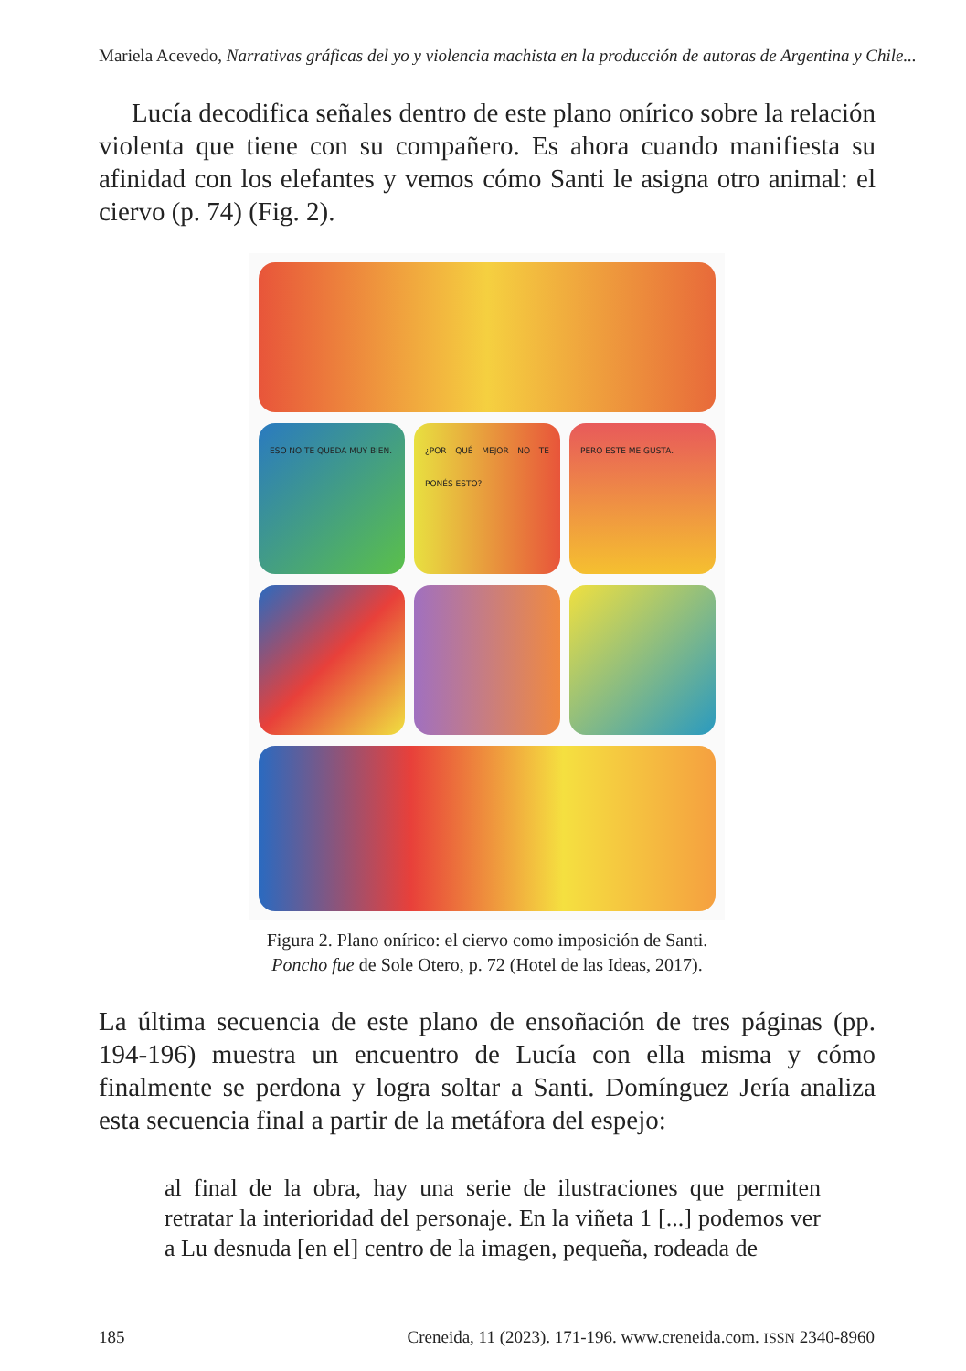Mariela Acevedo, Narrativas gráficas del yo y violencia machista en la producción de autoras de Argentina y Chile...
Lucía decodifica señales dentro de este plano onírico sobre la relación violenta que tiene con su compañero. Es ahora cuando manifiesta su afinidad con los elefantes y vemos cómo Santi le asigna otro animal: el ciervo (p. 74) (Fig. 2).
ESO NO TE QUEDA MUY BIEN. ¿POR QUÉ MEJOR NO TE PONÉS ESTO?
PERO ESTE ME GUSTA.
Figura 2. Plano onírico: el ciervo como imposición de Santi.
Poncho fue de Sole Otero, p. 72 (Hotel de las Ideas, 2017).
La última secuencia de este plano de ensoñación de tres páginas (pp. 194-196) muestra un encuentro de Lucía con ella misma y cómo finalmente se perdona y logra soltar a Santi. Domínguez Jería analiza esta secuencia final a partir de la metáfora del espejo:
al final de la obra, hay una serie de ilustraciones que permiten retratar la interioridad del personaje. En la viñeta 1 [...] podemos ver a Lu desnuda [en el] centro de la imagen, pequeña, rodeada de
185 Creneida, 11 (2023). 171-196. www.creneida.com. ISSN 2340-8960